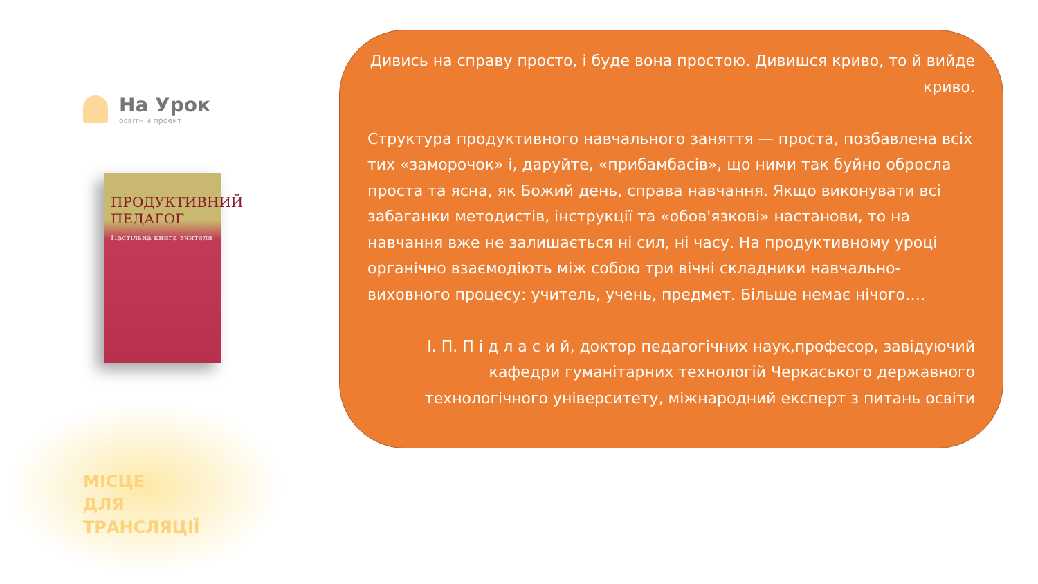На Урок
освітній проект
ПРОДУКТИВНИЙ ПЕДАГОГ
Настільна книга вчителя
МІСЦЕ
ДЛЯ
ТРАНСЛЯЦІЇ
Дивись на справу просто, і буде вона простою. Дивишся криво, то й вийде криво.
Структура продуктивного навчального заняття — проста, позбавлена всіх тих «заморочок» і, даруйте, «прибамбасів», що ними так буйно обросла проста та ясна, як Божий день, справа навчання. Якщо виконувати всі забаганки методистів, інструкції та «обов'язкові» настанови, то на навчання вже не залишається ні сил, ні часу. На продуктивному уроці органічно взаємодіють між собою три вічні складники навчально-виховного процесу: учитель, учень, предмет. Більше немає нічого….
І. П. П і д л а с и й, доктор педагогічних наук,професор, завідуючий кафедри гуманітарних технологій Черкаського державного технологічного університету, міжнародний експерт з питань освіти